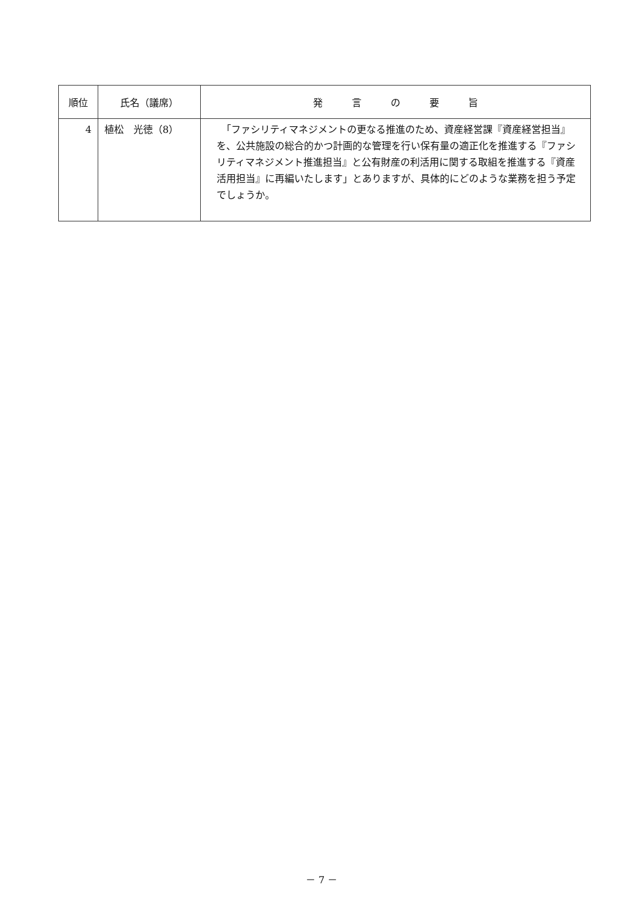| 順位 | 氏名（議席） | 発 言 の 要 旨 |
| --- | --- | --- |
| 4 | 植松 光徳（8） | 「ファシリティマネジメントの更なる推進のため、資産経営課『資産経営担当』を、公共施設の総合的かつ計画的な管理を行い保有量の適正化を推進する『ファシリティマネジメント推進担当』と公有財産の利活用に関する取組を推進する『資産活用担当』に再編いたします」とありますが、具体的にどのような業務を担う予定でしょうか。 |
－ 7 －